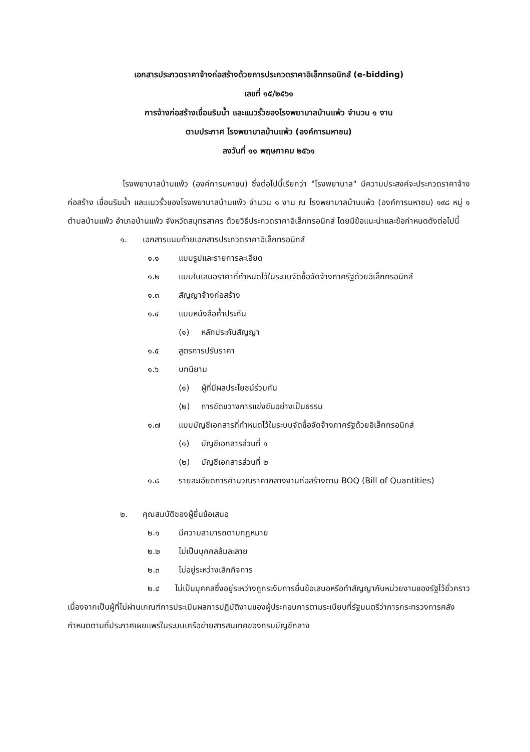เอกสารประกวดราคาจ้างก่อสร้างด้วยการประกวดราคาอิเล็กทรอนิกส์ (e-bidding)
เลขที่ ๑๕/๒๕๖๑
การจ้างก่อสร้างเขื่อนริมน้ำ และแนวรั้วของโรงพยาบาลบ้านแพ้ว จำนวน ๑ งาน
ตามประกาศ โรงพยาบาลบ้านแพ้ว (องค์การมหาชน)
ลงวันที่ ๑๑ พฤษภาคม ๒๕๖๑
โรงพยาบาลบ้านแพ้ว (องค์การมหาชน) ซึ่งต่อไปนี้เรียกว่า "โรงพยาบาล" มีความประสงค์จะประกวดราคาจ้างก่อสร้าง เขื่อนริมน้ำ และแนวรั้วของโรงพยาบาลบ้านแพ้ว จำนวน ๑ งาน ณ โรงพยาบาลบ้านแพ้ว (องค์การมหาชน) ๑๙๘ หมู่ ๑ ตำบลบ้านแพ้ว อำเภอบ้านแพ้ว จังหวัดสมุทรสาคร ด้วยวิธีประกวดราคาอิเล็กทรอนิกส์ โดยมีข้อแนะนำและข้อกำหนดดังต่อไปนี้
๑. เอกสารแนบท้ายเอกสารประกวดราคาอิเล็กทรอนิกส์
๑.๑ แบบรูปและรายการละเอียด
๑.๒ แบบใบเสนอราคาที่กำหนดไว้ในระบบจัดซื้อจัดจ้างภาครัฐด้วยอิเล็กทรอนิกส์
๑.๓ สัญญาจ้างก่อสร้าง
๑.๔ แบบหนังสือค้ำประกัน
(๑) หลักประกันสัญญา
๑.๕ สูตรการปรับราคา
๑.๖ บทนิยาม
(๑) ผู้ที่มีผลประโยชน์ร่วมกัน
(๒) การขัดขวางการแข่งขันอย่างเป็นธรรม
๑.๗ แบบบัญชีเอกสารที่กำหนดไว้ในระบบจัดซื้อจัดจ้างภาครัฐด้วยอิเล็กทรอนิกส์
(๑) บัญชีเอกสารส่วนที่ ๑
(๒) บัญชีเอกสารส่วนที่ ๒
๑.๘ รายละเอียดการคำนวณราคากลางงานก่อสร้างตาม BOQ (Bill of Quantities)
๒. คุณสมบัติของผู้ยื่นข้อเสนอ
๒.๑ มีความสามารถตามกฎหมาย
๒.๒ ไม่เป็นบุคคลล้มละลาย
๒.๓ ไม่อยู่ระหว่างเลิกกิจการ
๒.๔ ไม่เป็นบุคคลซึ่งอยู่ระหว่างถูกระงับการยื่นข้อเสนอหรือทำสัญญากับหน่วยงานของรัฐไว้ชั่วคราว เนื่องจากเป็นผู้ที่ไม่ผ่านเกณฑ์การประเมินผลการปฏิบัติงานของผู้ประกอบการตามระเบียบที่รัฐมนตรีว่าการกระทรวงการคลังกำหนดตามที่ประกาศเผยแพร่ในระบบเครือข่ายสารสนเทศของกรมบัญชีกลาง